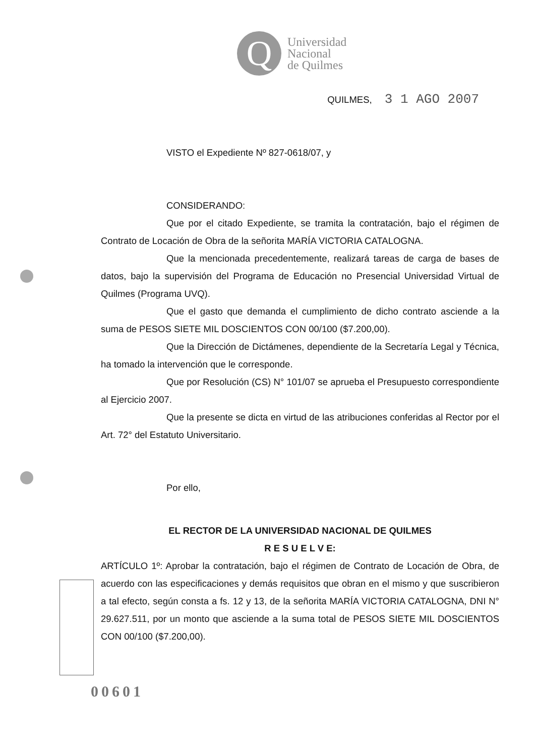Q
Universidad
Nacional
de Quilmes
QUILMES, 3 1 AGO 2007
VISTO el Expediente Nº 827-0618/07, y
CONSIDERANDO:
Que por el citado Expediente, se tramita la contratación, bajo el régimen de Contrato de Locación de Obra de la señorita MARÍA VICTORIA CATALOGNA.
Que la mencionada precedentemente, realizará tareas de carga de bases de datos, bajo la supervisión del Programa de Educación no Presencial Universidad Virtual de Quilmes (Programa UVQ).
Que el gasto que demanda el cumplimiento de dicho contrato asciende a la suma de PESOS SIETE MIL DOSCIENTOS CON 00/100 ($7.200,00).
Que la Dirección de Dictámenes, dependiente de la Secretaría Legal y Técnica, ha tomado la intervención que le corresponde.
Que por Resolución (CS) N° 101/07 se aprueba el Presupuesto correspondiente al Ejercicio 2007.
Que la presente se dicta en virtud de las atribuciones conferidas al Rector por el Art. 72° del Estatuto Universitario.
Por ello,
EL RECTOR DE LA UNIVERSIDAD NACIONAL DE QUILMES
R E S U E L V E:
ARTÍCULO 1º: Aprobar la contratación, bajo el régimen de Contrato de Locación de Obra, de acuerdo con las especificaciones y demás requisitos que obran en el mismo y que suscribieron a tal efecto, según consta a fs. 12 y 13, de la señorita MARÍA VICTORIA CATALOGNA, DNI N° 29.627.511, por un monto que asciende a la suma total de PESOS SIETE MIL DOSCIENTOS CON 00/100 ($7.200,00).
00601